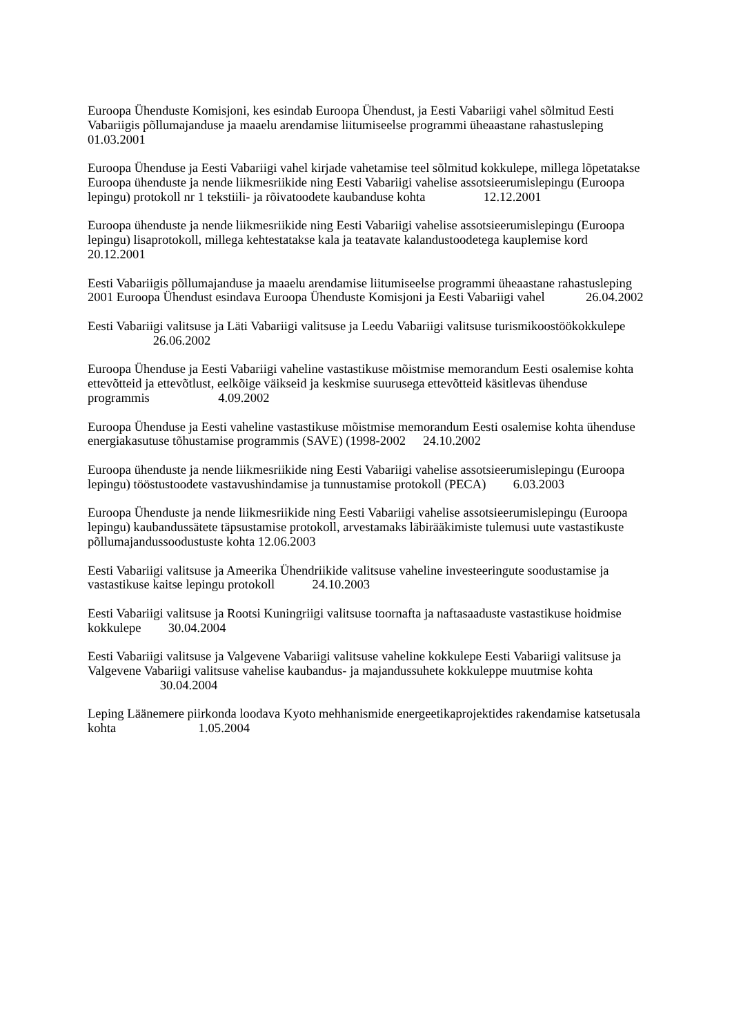Euroopa Ühenduste Komisjoni, kes esindab Euroopa Ühendust, ja Eesti Vabariigi vahel sõlmitud Eesti Vabariigis põllumajanduse ja maaelu arendamise liitumiseelse programmi üheaastane rahastusleping 01.03.2001
Euroopa Ühenduse ja Eesti Vabariigi vahel kirjade vahetamise teel sõlmitud kokkulepe, millega lõpetatakse Euroopa ühenduste ja nende liikmesriikide ning Eesti Vabariigi vahelise assotsieerumislepingu (Euroopa lepingu) protokoll nr 1 tekstiili- ja rõivatoodete kaubanduse kohta 12.12.2001
Euroopa ühenduste ja nende liikmesriikide ning Eesti Vabariigi vahelise assotsieerumislepingu (Euroopa lepingu) lisaprotokoll, millega kehtestatakse kala ja teatavate kalandustoodetega kauplemise kord 20.12.2001
Eesti Vabariigis põllumajanduse ja maaelu arendamise liitumiseelse programmi üheaastane rahastusleping 2001 Euroopa Ühendust esindava Euroopa Ühenduste Komisjoni ja Eesti Vabariigi vahel 26.04.2002
Eesti Vabariigi valitsuse ja Läti Vabariigi valitsuse ja Leedu Vabariigi valitsuse turismikoostöökokkulepe 26.06.2002
Euroopa Ühenduse ja Eesti Vabariigi vaheline vastastikuse mõistmise memorandum Eesti osalemise kohta ettevõtteid ja ettevõtlust, eelkõige väikseid ja keskmise suurusega ettevõtteid käsitlevas ühenduse programmis 4.09.2002
Euroopa Ühenduse ja Eesti vaheline vastastikuse mõistmise memorandum Eesti osalemise kohta ühenduse energiakasutuse tõhustamise programmis (SAVE) (1998-2002 24.10.2002
Euroopa ühenduste ja nende liikmesriikide ning Eesti Vabariigi vahelise assotsieerumislepingu (Euroopa lepingu) tööstustoodete vastavushindamise ja tunnustamise protokoll (PECA) 6.03.2003
Euroopa Ühenduste ja nende liikmesriikide ning Eesti Vabariigi vahelise assotsieerumislepingu (Euroopa lepingu) kaubandussätete täpsustamise protokoll, arvestamaks läbirääkimiste tulemusi uute vastastikuste põllumajandussoodustuste kohta 12.06.2003
Eesti Vabariigi valitsuse ja Ameerika Ühendriikide valitsuse vaheline investeeringute soodustamise ja vastastikuse kaitse lepingu protokoll 24.10.2003
Eesti Vabariigi valitsuse ja Rootsi Kuningriigi valitsuse toornafta ja naftasaaduste vastastikuse hoidmise kokkulepe 30.04.2004
Eesti Vabariigi valitsuse ja Valgevene Vabariigi valitsuse vaheline kokkulepe Eesti Vabariigi valitsuse ja Valgevene Vabariigi valitsuse vahelise kaubandus- ja majandussuhete kokkuleppe muutmise kohta 30.04.2004
Leping Läänemere piirkonda loodava Kyoto mehhanismide energeetikaprojektides rakendamise katsetusala kohta 1.05.2004